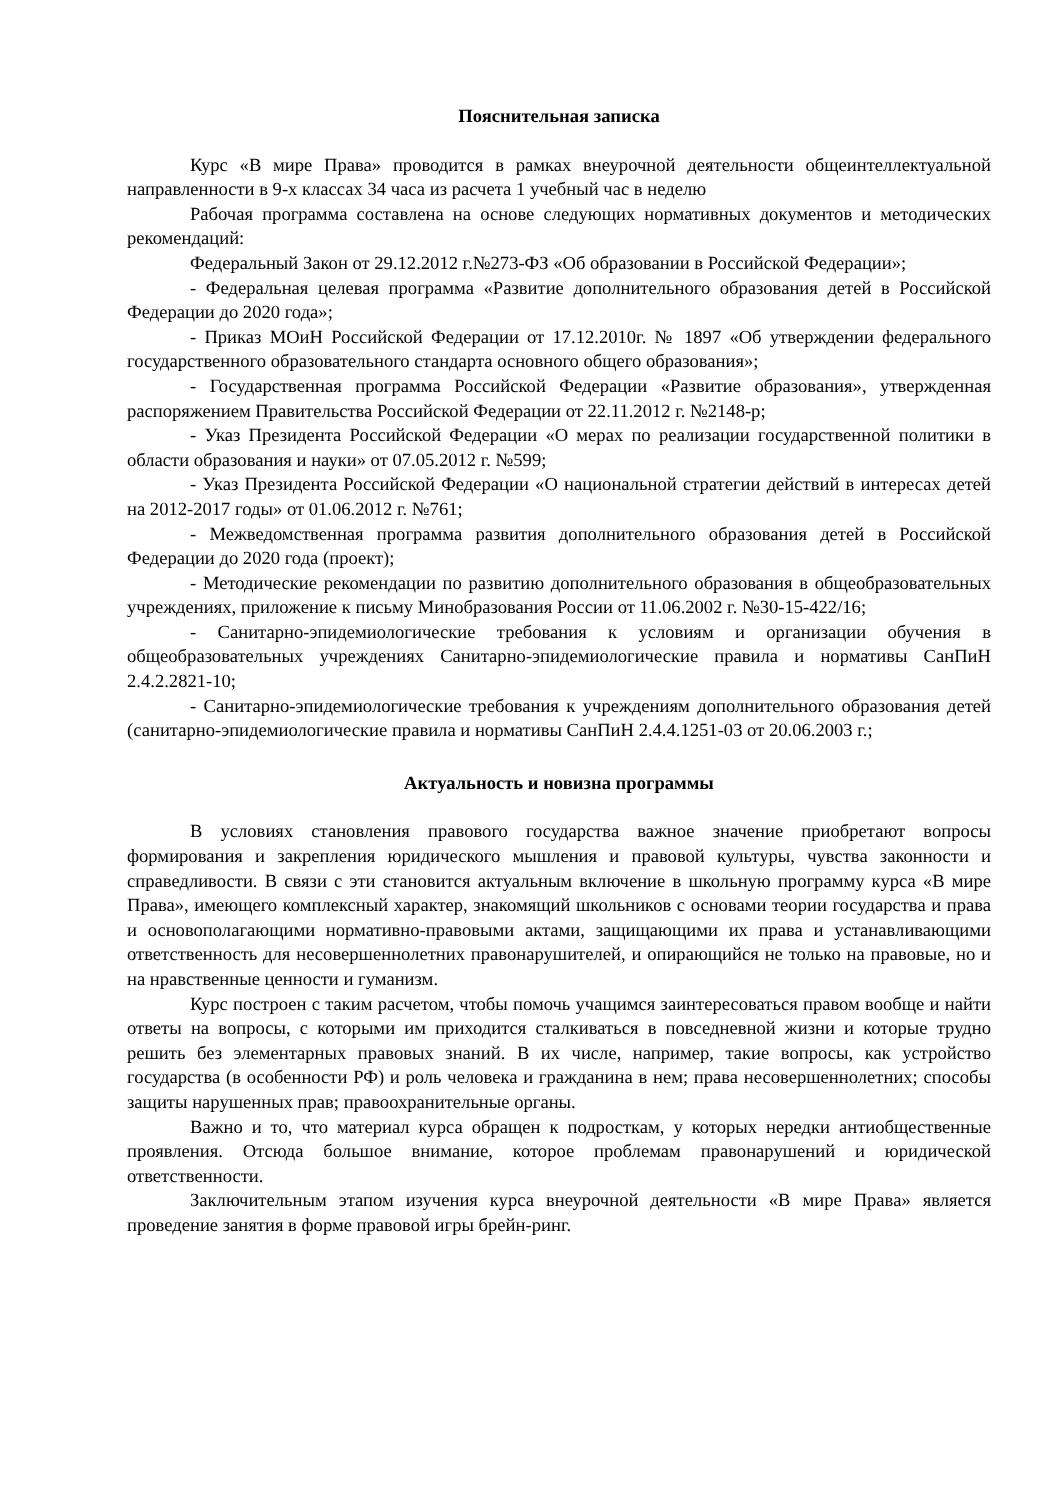Пояснительная записка
Курс «В мире Права» проводится в рамках внеурочной деятельности общеинтеллектуальной направленности в 9-х классах 34 часа из расчета 1 учебный час в неделю
Рабочая программа составлена на основе следующих нормативных документов и методических рекомендаций:
Федеральный Закон от 29.12.2012 г.№273-ФЗ «Об образовании в Российской Федерации»;
- Федеральная целевая программа «Развитие дополнительного образования детей в Российской Федерации до 2020 года»;
- Приказ МОиН Российской Федерации от 17.12.2010г. № 1897 «Об утверждении федерального государственного образовательного стандарта основного общего образования»;
- Государственная программа Российской Федерации «Развитие образования», утвержденная распоряжением Правительства Российской Федерации от 22.11.2012 г. №2148-р;
- Указ Президента Российской Федерации «О мерах по реализации государственной политики в области образования и науки» от 07.05.2012 г. №599;
- Указ Президента Российской Федерации «О национальной стратегии действий в интересах детей на 2012-2017 годы» от 01.06.2012 г. №761;
- Межведомственная программа развития дополнительного образования детей в Российской Федерации до 2020 года (проект);
- Методические рекомендации по развитию дополнительного образования в общеобразовательных учреждениях, приложение к письму Минобразования России от 11.06.2002 г. №30-15-422/16;
- Санитарно-эпидемиологические требования к условиям и организации обучения в общеобразовательных учреждениях Санитарно-эпидемиологические правила и нормативы СанПиН 2.4.2.2821-10;
- Санитарно-эпидемиологические требования к учреждениям дополнительного образования детей (санитарно-эпидемиологические правила и нормативы СанПиН 2.4.4.1251-03 от 20.06.2003 г.;
Актуальность и новизна программы
В условиях становления правового государства важное значение приобретают вопросы формирования и закрепления юридического мышления и правовой культуры, чувства законности и справедливости. В связи с эти становится актуальным включение в школьную программу курса «В мире Права», имеющего комплексный характер, знакомящий школьников с основами теории государства и права и основополагающими нормативно-правовыми актами, защищающими их права и устанавливающими ответственность для несовершеннолетних правонарушителей, и опирающийся не только на правовые, но и на нравственные ценности и гуманизм.
Курс построен с таким расчетом, чтобы помочь учащимся заинтересоваться правом вообще и найти ответы на вопросы, с которыми им приходится сталкиваться в повседневной жизни и которые трудно решить без элементарных правовых знаний. В их числе, например, такие вопросы, как устройство государства (в особенности РФ) и роль человека и гражданина в нем; права несовершеннолетних; способы защиты нарушенных прав; правоохранительные органы.
Важно и то, что материал курса обращен к подросткам, у которых нередки антиобщественные проявления. Отсюда большое внимание, которое проблемам правонарушений и юридической ответственности.
Заключительным этапом изучения курса внеурочной деятельности «В мире Права» является проведение занятия в форме правовой игры брейн-ринг.